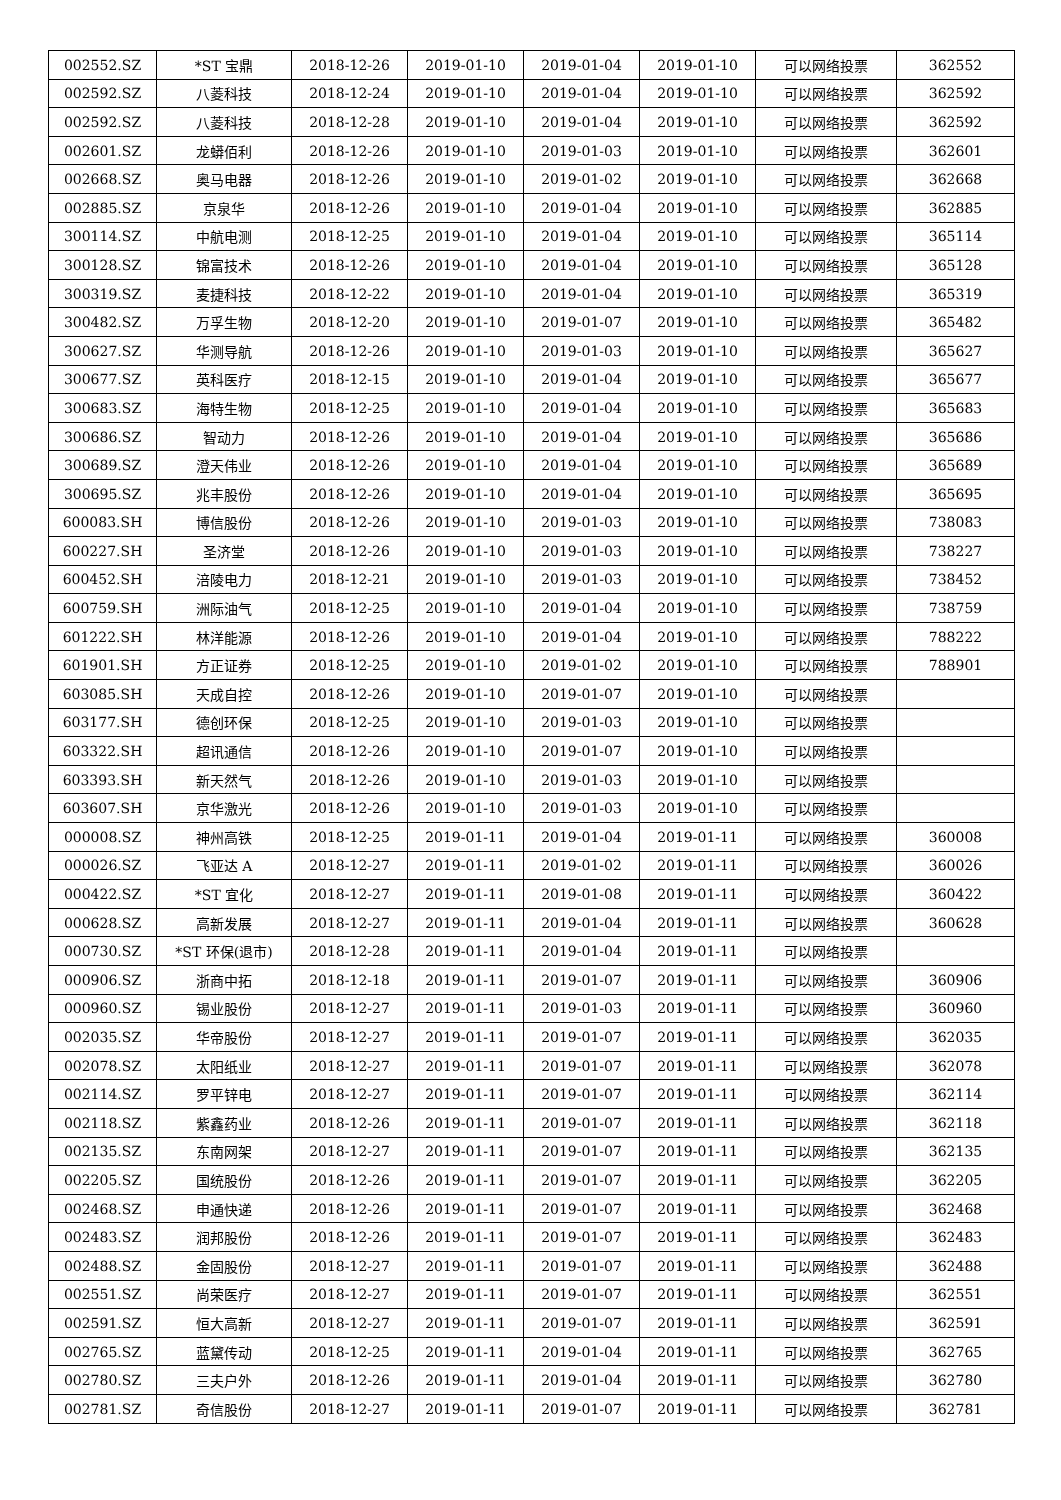| 002552.SZ | *ST 宝鼎 | 2018-12-26 | 2019-01-10 | 2019-01-04 | 2019-01-10 | 可以网络投票 | 362552 |
| 002592.SZ | 八菱科技 | 2018-12-24 | 2019-01-10 | 2019-01-04 | 2019-01-10 | 可以网络投票 | 362592 |
| 002592.SZ | 八菱科技 | 2018-12-28 | 2019-01-10 | 2019-01-04 | 2019-01-10 | 可以网络投票 | 362592 |
| 002601.SZ | 龙蟒佰利 | 2018-12-26 | 2019-01-10 | 2019-01-03 | 2019-01-10 | 可以网络投票 | 362601 |
| 002668.SZ | 奥马电器 | 2018-12-26 | 2019-01-10 | 2019-01-02 | 2019-01-10 | 可以网络投票 | 362668 |
| 002885.SZ | 京泉华 | 2018-12-26 | 2019-01-10 | 2019-01-04 | 2019-01-10 | 可以网络投票 | 362885 |
| 300114.SZ | 中航电测 | 2018-12-25 | 2019-01-10 | 2019-01-04 | 2019-01-10 | 可以网络投票 | 365114 |
| 300128.SZ | 锦富技术 | 2018-12-26 | 2019-01-10 | 2019-01-04 | 2019-01-10 | 可以网络投票 | 365128 |
| 300319.SZ | 麦捷科技 | 2018-12-22 | 2019-01-10 | 2019-01-04 | 2019-01-10 | 可以网络投票 | 365319 |
| 300482.SZ | 万孚生物 | 2018-12-20 | 2019-01-10 | 2019-01-07 | 2019-01-10 | 可以网络投票 | 365482 |
| 300627.SZ | 华测导航 | 2018-12-26 | 2019-01-10 | 2019-01-03 | 2019-01-10 | 可以网络投票 | 365627 |
| 300677.SZ | 英科医疗 | 2018-12-15 | 2019-01-10 | 2019-01-04 | 2019-01-10 | 可以网络投票 | 365677 |
| 300683.SZ | 海特生物 | 2018-12-25 | 2019-01-10 | 2019-01-04 | 2019-01-10 | 可以网络投票 | 365683 |
| 300686.SZ | 智动力 | 2018-12-26 | 2019-01-10 | 2019-01-04 | 2019-01-10 | 可以网络投票 | 365686 |
| 300689.SZ | 澄天伟业 | 2018-12-26 | 2019-01-10 | 2019-01-04 | 2019-01-10 | 可以网络投票 | 365689 |
| 300695.SZ | 兆丰股份 | 2018-12-26 | 2019-01-10 | 2019-01-04 | 2019-01-10 | 可以网络投票 | 365695 |
| 600083.SH | 博信股份 | 2018-12-26 | 2019-01-10 | 2019-01-03 | 2019-01-10 | 可以网络投票 | 738083 |
| 600227.SH | 圣济堂 | 2018-12-26 | 2019-01-10 | 2019-01-03 | 2019-01-10 | 可以网络投票 | 738227 |
| 600452.SH | 涪陵电力 | 2018-12-21 | 2019-01-10 | 2019-01-03 | 2019-01-10 | 可以网络投票 | 738452 |
| 600759.SH | 洲际油气 | 2018-12-25 | 2019-01-10 | 2019-01-04 | 2019-01-10 | 可以网络投票 | 738759 |
| 601222.SH | 林洋能源 | 2018-12-26 | 2019-01-10 | 2019-01-04 | 2019-01-10 | 可以网络投票 | 788222 |
| 601901.SH | 方正证券 | 2018-12-25 | 2019-01-10 | 2019-01-02 | 2019-01-10 | 可以网络投票 | 788901 |
| 603085.SH | 天成自控 | 2018-12-26 | 2019-01-10 | 2019-01-07 | 2019-01-10 | 可以网络投票 | |
| 603177.SH | 德创环保 | 2018-12-25 | 2019-01-10 | 2019-01-03 | 2019-01-10 | 可以网络投票 | |
| 603322.SH | 超讯通信 | 2018-12-26 | 2019-01-10 | 2019-01-07 | 2019-01-10 | 可以网络投票 | |
| 603393.SH | 新天然气 | 2018-12-26 | 2019-01-10 | 2019-01-03 | 2019-01-10 | 可以网络投票 | |
| 603607.SH | 京华激光 | 2018-12-26 | 2019-01-10 | 2019-01-03 | 2019-01-10 | 可以网络投票 | |
| 000008.SZ | 神州高铁 | 2018-12-25 | 2019-01-11 | 2019-01-04 | 2019-01-11 | 可以网络投票 | 360008 |
| 000026.SZ | 飞亚达 A | 2018-12-27 | 2019-01-11 | 2019-01-02 | 2019-01-11 | 可以网络投票 | 360026 |
| 000422.SZ | *ST 宜化 | 2018-12-27 | 2019-01-11 | 2019-01-08 | 2019-01-11 | 可以网络投票 | 360422 |
| 000628.SZ | 高新发展 | 2018-12-27 | 2019-01-11 | 2019-01-04 | 2019-01-11 | 可以网络投票 | 360628 |
| 000730.SZ | *ST 环保(退市) | 2018-12-28 | 2019-01-11 | 2019-01-04 | 2019-01-11 | 可以网络投票 | |
| 000906.SZ | 浙商中拓 | 2018-12-18 | 2019-01-11 | 2019-01-07 | 2019-01-11 | 可以网络投票 | 360906 |
| 000960.SZ | 锡业股份 | 2018-12-27 | 2019-01-11 | 2019-01-03 | 2019-01-11 | 可以网络投票 | 360960 |
| 002035.SZ | 华帝股份 | 2018-12-27 | 2019-01-11 | 2019-01-07 | 2019-01-11 | 可以网络投票 | 362035 |
| 002078.SZ | 太阳纸业 | 2018-12-27 | 2019-01-11 | 2019-01-07 | 2019-01-11 | 可以网络投票 | 362078 |
| 002114.SZ | 罗平锌电 | 2018-12-27 | 2019-01-11 | 2019-01-07 | 2019-01-11 | 可以网络投票 | 362114 |
| 002118.SZ | 紫鑫药业 | 2018-12-26 | 2019-01-11 | 2019-01-07 | 2019-01-11 | 可以网络投票 | 362118 |
| 002135.SZ | 东南网架 | 2018-12-27 | 2019-01-11 | 2019-01-07 | 2019-01-11 | 可以网络投票 | 362135 |
| 002205.SZ | 国统股份 | 2018-12-26 | 2019-01-11 | 2019-01-07 | 2019-01-11 | 可以网络投票 | 362205 |
| 002468.SZ | 申通快递 | 2018-12-26 | 2019-01-11 | 2019-01-07 | 2019-01-11 | 可以网络投票 | 362468 |
| 002483.SZ | 润邦股份 | 2018-12-26 | 2019-01-11 | 2019-01-07 | 2019-01-11 | 可以网络投票 | 362483 |
| 002488.SZ | 金固股份 | 2018-12-27 | 2019-01-11 | 2019-01-07 | 2019-01-11 | 可以网络投票 | 362488 |
| 002551.SZ | 尚荣医疗 | 2018-12-27 | 2019-01-11 | 2019-01-07 | 2019-01-11 | 可以网络投票 | 362551 |
| 002591.SZ | 恒大高新 | 2018-12-27 | 2019-01-11 | 2019-01-07 | 2019-01-11 | 可以网络投票 | 362591 |
| 002765.SZ | 蓝黛传动 | 2018-12-25 | 2019-01-11 | 2019-01-04 | 2019-01-11 | 可以网络投票 | 362765 |
| 002780.SZ | 三夫户外 | 2018-12-26 | 2019-01-11 | 2019-01-04 | 2019-01-11 | 可以网络投票 | 362780 |
| 002781.SZ | 奇信股份 | 2018-12-27 | 2019-01-11 | 2019-01-07 | 2019-01-11 | 可以网络投票 | 362781 |